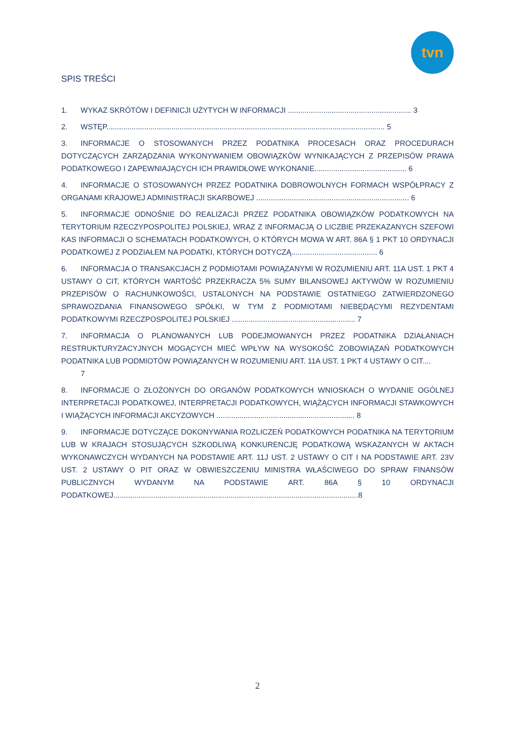tvn
SPIS TREŚCI
1. WYKAZ SKRÓTÓW I DEFINICJI UŻYTYCH W INFORMACJI ........................................................... 3
2. WSTĘP..................................................................................................................................... 5
3. INFORMACJE O STOSOWANYCH PRZEZ PODATNIKA PROCESACH ORAZ PROCEDURACH DOTYCZĄCYCH ZARZĄDZANIA WYKONYWANIEM OBOWIĄZKÓW WYNIKAJĄCYCH Z PRZEPISÓW PRAWA PODATKOWEGO I ZAPEWNIAJĄCYCH ICH PRAWIDŁOWE WYKONANIE............................................ 6
4. INFORMACJE O STOSOWANYCH PRZEZ PODATNIKA DOBROWOLNYCH FORMACH WSPÓŁPRACY Z ORGANAMI KRAJOWEJ ADMINISTRACJI SKARBOWEJ ......................................................................... 6
5. INFORMACJE ODNOŚNIE DO REALIZACJI PRZEZ PODATNIKA OBOWIĄZKÓW PODATKOWYCH NA TERYTORIUM RZECZYPOSPOLITEJ POLSKIEJ, WRAZ Z INFORMACJĄ O LICZBIE PRZEKAZANYCH SZEFOWI KAS INFORMACJI O SCHEMATACH PODATKOWYCH, O KTÓRYCH MOWA W ART. 86A § 1 PKT 10 ORDYNACJI PODATKOWEJ Z PODZIAŁEM NA PODATKI, KTÓRYCH DOTYCZĄ......................................... 6
6. INFORMACJA O TRANSAKCJACH Z PODMIOTAMI POWIĄZANYMI W ROZUMIENIU ART. 11A UST. 1 PKT 4 USTAWY O CIT, KTÓRYCH WARTOŚĆ PRZEKRACZA 5% SUMY BILANSOWEJ AKTYWÓW W ROZUMIENIU PRZEPISÓW O RACHUNKOWOŚCI, USTALONYCH NA PODSTAWIE OSTATNIEGO ZATWIERDZONEGO SPRAWOZDANIA FINANSOWEGO SPÓŁKI, W TYM Z PODMIOTAMI NIEBĘDĄCYMI REZYDENTAMI PODATKOWYMI RZECZPOSPOLITEJ POLSKIEJ ........................................................... 7
7. INFORMACJA O PLANOWANYCH LUB PODEJMOWANYCH PRZEZ PODATNIKA DZIAŁANIACH RESTRUKTURYZACYJNYCH MOGĄCYCH MIEĆ WPŁYW NA WYSOKOŚĆ ZOBOWIĄZAŃ PODATKOWYCH PODATNIKA LUB PODMIOTÓW POWIĄZANYCH W ROZUMIENIU ART. 11A UST. 1 PKT 4 USTAWY O CIT....
7
8. INFORMACJE O ZŁOŻONYCH DO ORGANÓW PODATKOWYCH WNIOSKACH O WYDANIE OGÓLNEJ INTERPRETACJI PODATKOWEJ, INTERPRETACJI PODATKOWYCH, WIĄŻĄCYCH INFORMACJI STAWKOWYCH I WIĄŻĄCYCH INFORMACJI AKCYZOWYCH .................................................................. 8
9. INFORMACJE DOTYCZĄCE DOKONYWANIA ROZLICZEŃ PODATKOWYCH PODATNIKA NA TERYTORIUM LUB W KRAJACH STOSUJĄCYCH SZKODLIWĄ KONKURENCJĘ PODATKOWĄ WSKAZANYCH W AKTACH WYKONAWCZYCH WYDANYCH NA PODSTAWIE ART. 11J UST. 2 USTAWY O CIT I NA PODSTAWIE ART. 23V UST. 2 USTAWY O PIT ORAZ W OBWIESZCZENIU MINISTRA WŁAŚCIWEGO DO SPRAW FINANSÓW PUBLICZNYCH WYDANYM NA PODSTAWIE ART. 86A § 10 ORDYNACJI PODATKOWEJ.....................................................................................................................8
2